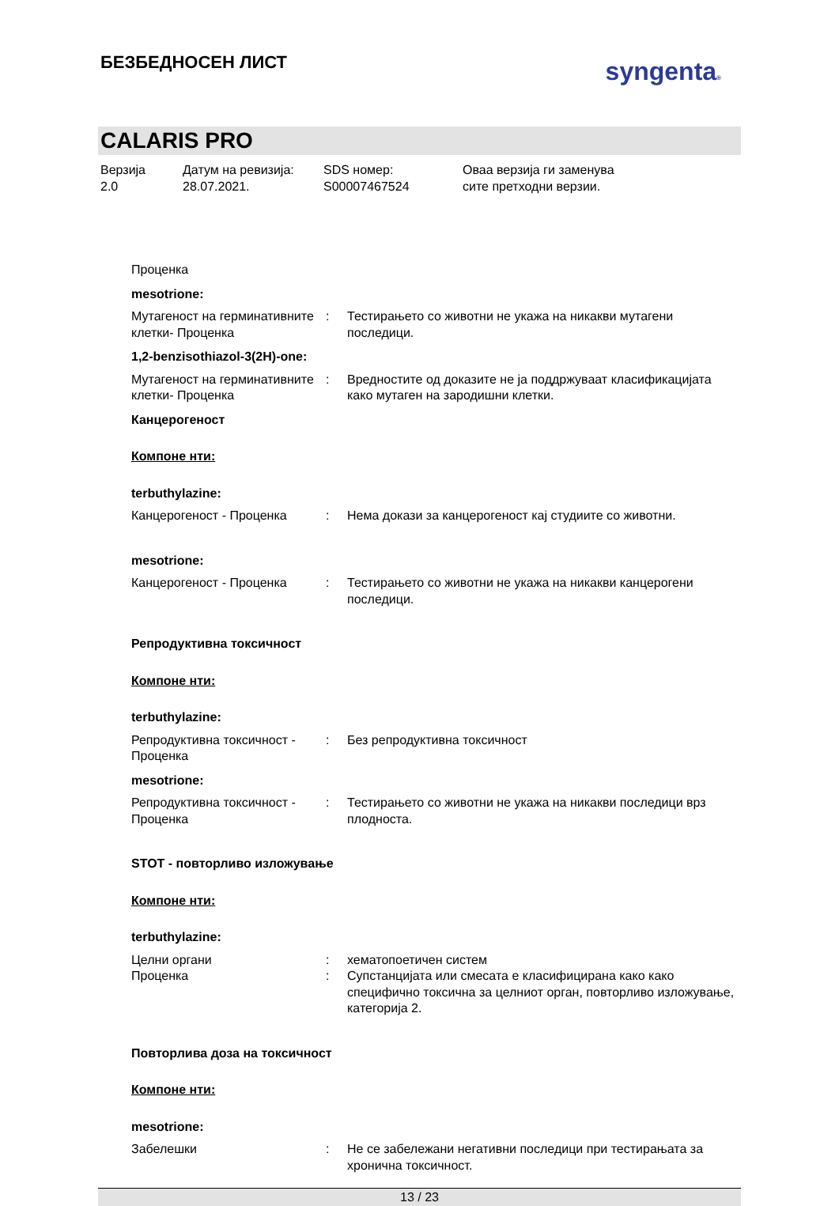БЕЗБЕДНОСЕН ЛИСТ
syngenta®
CALARIS PRO
Верзија
2.0
Датум на ревизија:
28.07.2021.
SDS номер:
S00007467524
Оваа верзија ги заменува
сите претходни верзии.
Проценка
mesotrione:
Мутагеност на герминативните клетки- Проценка
: Тестирањето со животни не укажа на никакви мутагени последици.
1,2-benzisothiazol-3(2H)-one:
Мутагеност на герминативните клетки- Проценка
: Вредностите од доказите не ја поддржуваат класификацијата како мутаген на зародишни клетки.
Канцерогеност
Компоне нти:
terbuthylazine:
Канцерогеност - Проценка : Нема докази за канцерогеност кај студиите со животни.
mesotrione:
Канцерогеност - Проценка : Тестирањето со животни не укажа на никакви канцерогени последици.
Репродуктивна токсичност
Компоне нти:
terbuthylazine:
Репродуктивна токсичност - Проценка
: Без репродуктивна токсичност
mesotrione:
Репродуктивна токсичност - Проценка
: Тестирањето со животни не укажа на никакви последици врз плодноста.
STOT - повторливо изложување
Компоне нти:
terbuthylazine:
Целни органи : хематопоетичен систем
Проценка : Супстанцијата или смесата е класифицирана како како специфично токсична за целниот орган, повторливо изложување, категорија 2.
Повторлива доза на токсичност
Компоне нти:
mesotrione:
Забелешки : Не се забележани негативни последици при тестирањата за хронична токсичност.
13 / 23